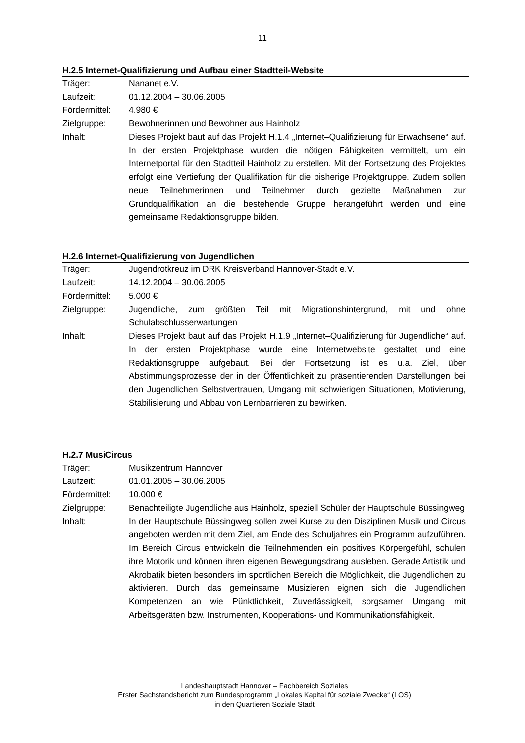11
H.2.5 Internet-Qualifizierung und Aufbau einer Stadtteil-Website
Träger: Nananet e.V.
Laufzeit: 01.12.2004 – 30.06.2005
Fördermittel:
4.980 €
Zielgruppe: Bewohnerinnen und Bewohner aus Hainholz
Inhalt: Dieses Projekt baut auf das Projekt H.1.4 „Internet–Qualifizierung für Erwachsene“ auf. In der ersten Projektphase wurden die nötigen Fähigkeiten vermittelt, um ein Internetportal für den Stadtteil Hainholz zu erstellen. Mit der Fortsetzung des Projektes erfolgt eine Vertiefung der Qualifikation für die bisherige Projektgruppe. Zudem sollen neue Teilnehmerinnen und Teilnehmer durch gezielte Maßnahmen zur Grundqualifikation an die bestehende Gruppe herangeführt werden und eine gemeinsame Redaktionsgruppe bilden.
H.2.6 Internet-Qualifizierung von Jugendlichen
Träger: Jugendrotkreuz im DRK Kreisverband Hannover-Stadt e.V.
Laufzeit: 14.12.2004 – 30.06.2005
Fördermittel:
5.000 €
Zielgruppe: Jugendliche, zum größten Teil mit Migrationshintergrund, mit und ohne Schulabschlusserwartungen
Inhalt: Dieses Projekt baut auf das Projekt H.1.9 „Internet–Qualifizierung für Jugendliche“ auf. In der ersten Projektphase wurde eine Internetwebsite gestaltet und eine Redaktionsgruppe aufgebaut. Bei der Fortsetzung ist es u.a. Ziel, über Abstimmungsprozesse der in der Öffentlichkeit zu präsentierenden Darstellungen bei den Jugendlichen Selbstvertrauen, Umgang mit schwierigen Situationen, Motivierung, Stabilisierung und Abbau von Lernbarrieren zu bewirken.
H.2.7 MusiCircus
Träger: Musikzentrum Hannover
Laufzeit: 01.01.2005 – 30.06.2005
Fördermittel:
10.000 €
Zielgruppe: Benachteiligte Jugendliche aus Hainholz, speziell Schüler der Hauptschule Büssingweg
Inhalt: In der Hauptschule Büssingweg sollen zwei Kurse zu den Disziplinen Musik und Circus angeboten werden mit dem Ziel, am Ende des Schuljahres ein Programm aufzuführen. Im Bereich Circus entwickeln die Teilnehmenden ein positives Körpergefühl, schulen ihre Motorik und können ihren eigenen Bewegungsdrang ausleben. Gerade Artistik und Akrobatik bieten besonders im sportlichen Bereich die Möglichkeit, die Jugendlichen zu aktivieren. Durch das gemeinsame Musizieren eignen sich die Jugendlichen Kompetenzen an wie Pünktlichkeit, Zuverlässigkeit, sorgsamer Umgang mit Arbeitsgeräten bzw. Instrumenten, Kooperations- und Kommunikationsfähigkeit.
Landeshauptstadt Hannover – Fachbereich Soziales
Erster Sachstandsbericht zum Bundesprogramm „Lokales Kapital für soziale Zwecke“ (LOS)
in den Quartieren Soziale Stadt